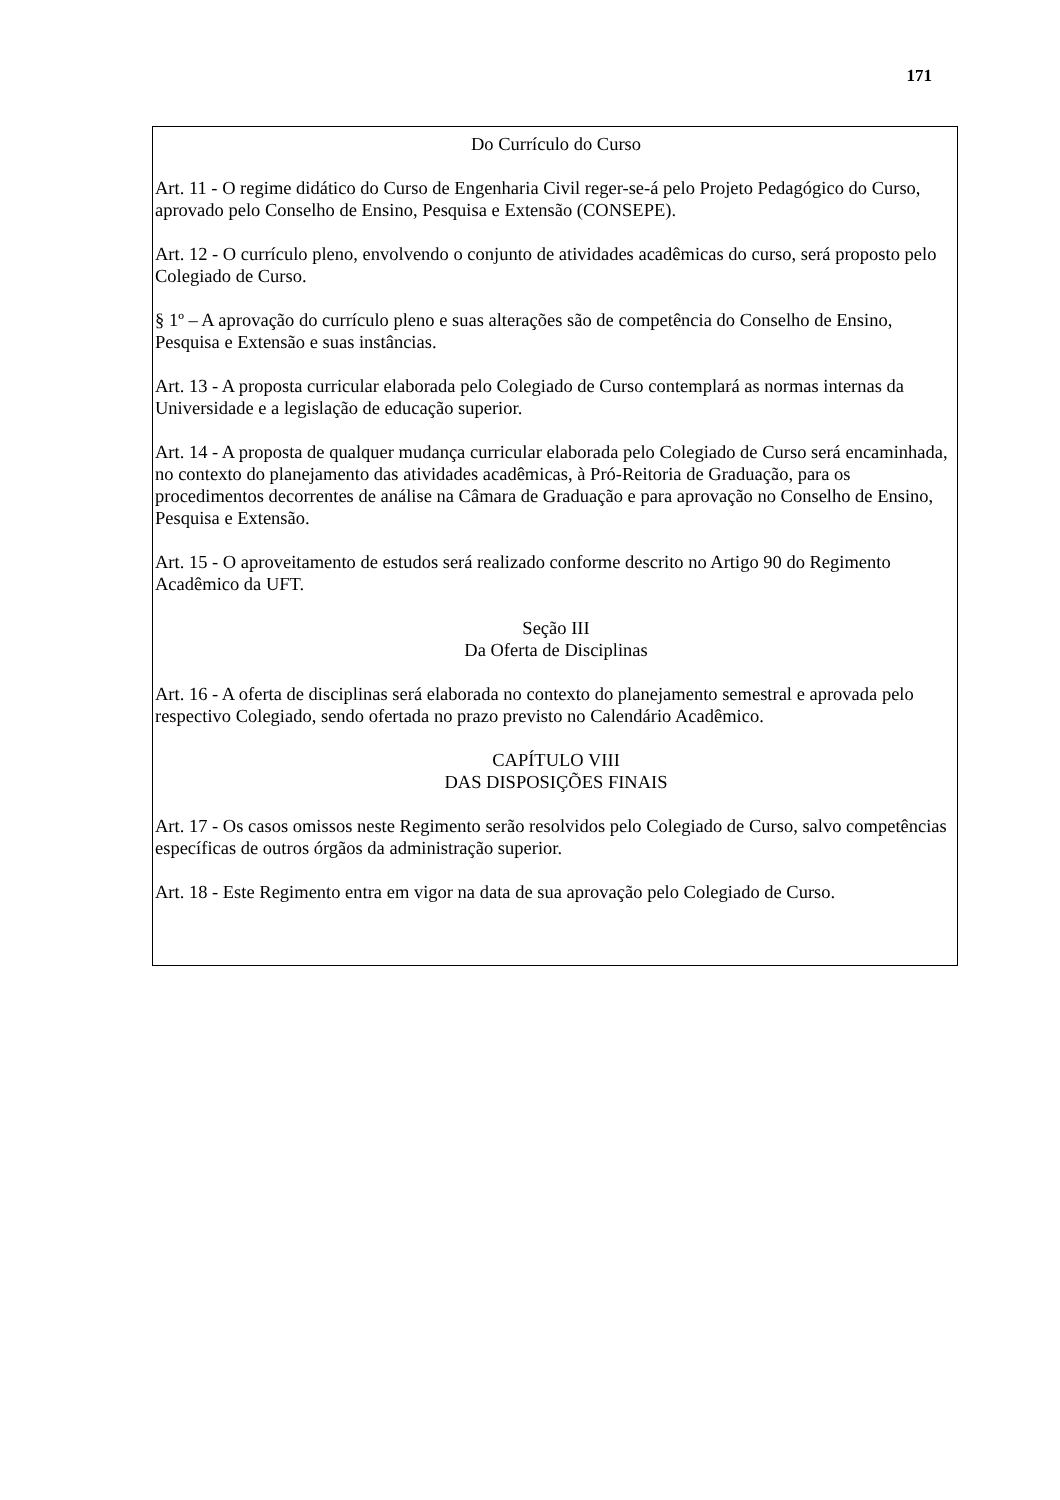171
Do Currículo do Curso
Art. 11 - O regime didático do Curso de Engenharia Civil reger-se-á pelo Projeto Pedagógico do Curso, aprovado pelo Conselho de Ensino, Pesquisa e Extensão (CONSEPE).
Art. 12 - O currículo pleno, envolvendo o conjunto de atividades acadêmicas do curso, será proposto pelo Colegiado de Curso.
§ 1º – A aprovação do currículo pleno e suas alterações são de competência do Conselho de Ensino, Pesquisa e Extensão e suas instâncias.
Art. 13 - A proposta curricular elaborada pelo Colegiado de Curso contemplará as normas internas da Universidade e a legislação de educação superior.
Art. 14 - A proposta de qualquer mudança curricular elaborada pelo Colegiado de Curso será encaminhada, no contexto do planejamento das atividades acadêmicas, à Pró-Reitoria de Graduação, para os procedimentos decorrentes de análise na Câmara de Graduação e para aprovação no Conselho de Ensino, Pesquisa e Extensão.
Art. 15 - O aproveitamento de estudos será realizado conforme descrito no Artigo 90 do Regimento Acadêmico da UFT.
Seção III
Da Oferta de Disciplinas
Art. 16 - A oferta de disciplinas será elaborada no contexto do planejamento semestral e aprovada pelo respectivo Colegiado, sendo ofertada no prazo previsto no Calendário Acadêmico.
CAPÍTULO VIII
DAS DISPOSIÇÕES FINAIS
Art. 17 - Os casos omissos neste Regimento serão resolvidos pelo Colegiado de Curso, salvo competências específicas de outros órgãos da administração superior.
Art. 18 - Este Regimento entra em vigor na data de sua aprovação pelo Colegiado de Curso.